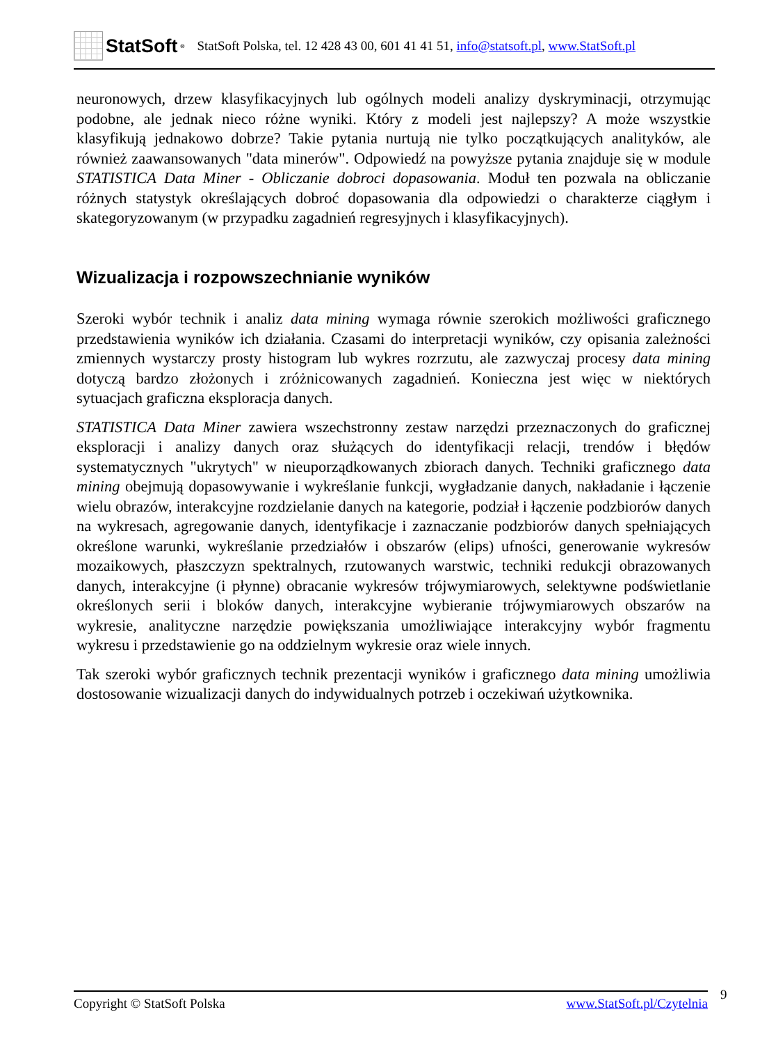StatSoft<sup>®</sup>
StatSoft Polska, tel. 12 428 43 00, 601 41 41 51, info@statsoft.pl, www.StatSoft.pl
neuronowych, drzew klasyfikacyjnych lub ogólnych modeli analizy dyskryminacji, otrzymując podobne, ale jednak nieco różne wyniki. Który z modeli jest najlepszy? A może wszystkie klasyfikują jednakowo dobrze? Takie pytania nurtują nie tylko początkujących analityków, ale również zaawansowanych "data minerów". Odpowiedź na powyższe pytania znajduje się w module STATISTICA Data Miner - Obliczanie dobroci dopasowania. Moduł ten pozwala na obliczanie różnych statystyk określających dobroć dopasowania dla odpowiedzi o charakterze ciągłym i skategoryzowanym (w przypadku zagadnień regresyjnych i klasyfikacyjnych).
Wizualizacja i rozpowszechnianie wyników
Szeroki wybór technik i analiz data mining wymaga równie szerokich możliwości graficznego przedstawienia wyników ich działania. Czasami do interpretacji wyników, czy opisania zależności zmiennych wystarczy prosty histogram lub wykres rozrzutu, ale zazwyczaj procesy data mining dotyczą bardzo złożonych i zróżnicowanych zagadnień. Konieczna jest więc w niektórych sytuacjach graficzna eksploracja danych.
STATISTICA Data Miner zawiera wszechstronny zestaw narzędzi przeznaczonych do graficznej eksploracji i analizy danych oraz służących do identyfikacji relacji, trendów i błędów systematycznych "ukrytych" w nieuporządkowanych zbiorach danych. Techniki graficznego data mining obejmują dopasowywanie i wykreślanie funkcji, wygładzanie danych, nakładanie i łączenie wielu obrazów, interakcyjne rozdzielanie danych na kategorie, podział i łączenie podzbiorów danych na wykresach, agregowanie danych, identyfikacje i zaznaczanie podzbiorów danych spełniających określone warunki, wykreślanie przedziałów i obszarów (elips) ufności, generowanie wykresów mozaikowych, płaszczyzn spektralnych, rzutowanych warstwic, techniki redukcji obrazowanych danych, interakcyjne (i płynne) obracanie wykresów trójwymiarowych, selektywne podświetlanie określonych serii i bloków danych, interakcyjne wybieranie trójwymiarowych obszarów na wykresie, analityczne narzędzie powiększania umożliwiające interakcyjny wybór fragmentu wykresu i przedstawienie go na oddzielnym wykresie oraz wiele innych.
Tak szeroki wybór graficznych technik prezentacji wyników i graficznego data mining umożliwia dostosowanie wizualizacji danych do indywidualnych potrzeb i oczekiwań użytkownika.
Copyright © StatSoft Polska www.StatSoft.pl/Czytelnia 9